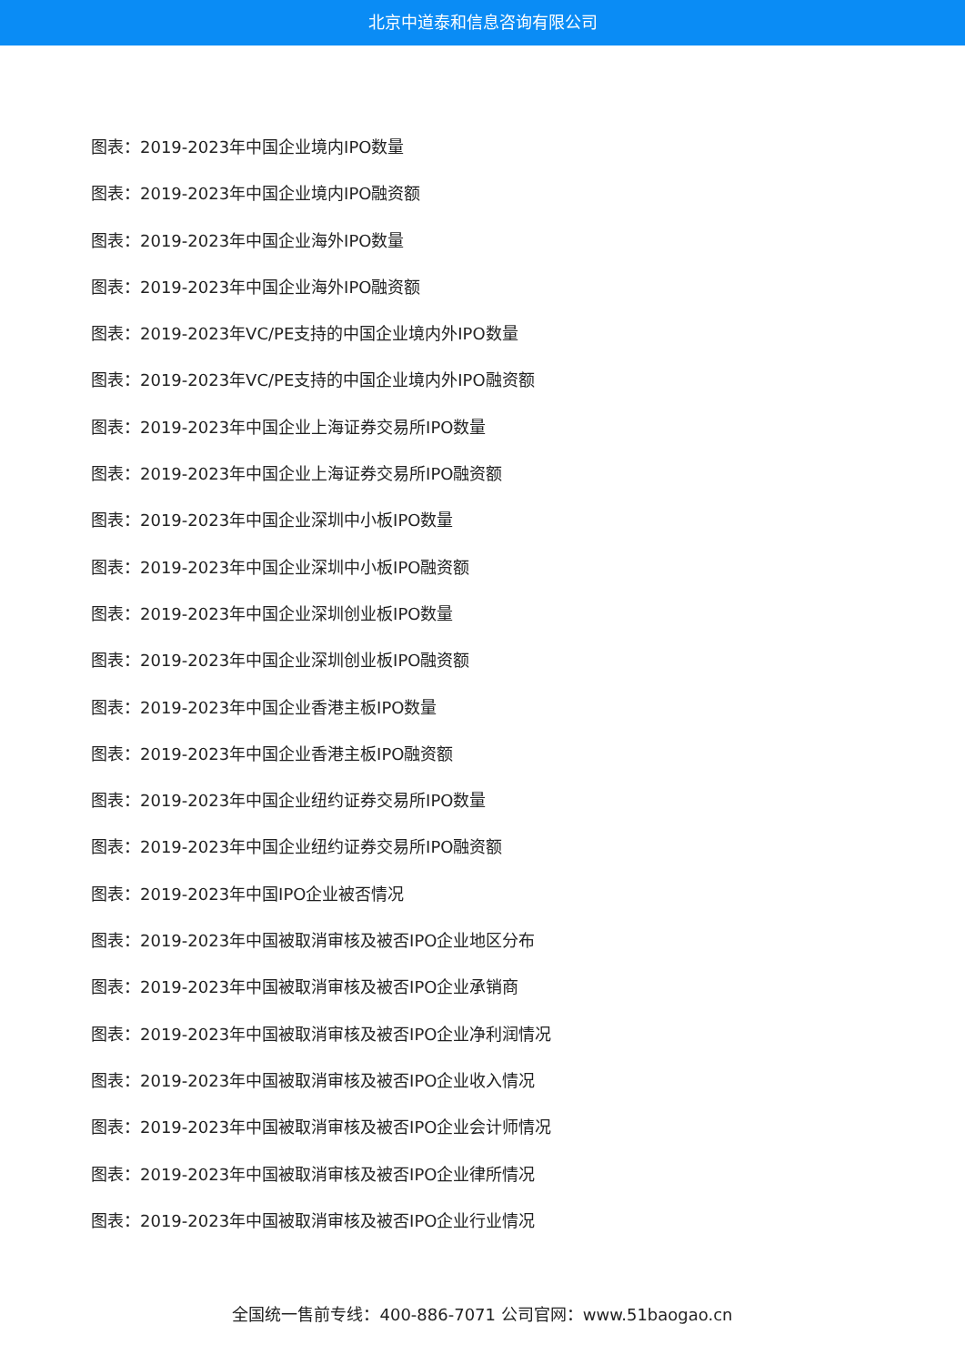北京中道泰和信息咨询有限公司
图表：2019-2023年中国企业境内IPO数量
图表：2019-2023年中国企业境内IPO融资额
图表：2019-2023年中国企业海外IPO数量
图表：2019-2023年中国企业海外IPO融资额
图表：2019-2023年VC/PE支持的中国企业境内外IPO数量
图表：2019-2023年VC/PE支持的中国企业境内外IPO融资额
图表：2019-2023年中国企业上海证券交易所IPO数量
图表：2019-2023年中国企业上海证券交易所IPO融资额
图表：2019-2023年中国企业深圳中小板IPO数量
图表：2019-2023年中国企业深圳中小板IPO融资额
图表：2019-2023年中国企业深圳创业板IPO数量
图表：2019-2023年中国企业深圳创业板IPO融资额
图表：2019-2023年中国企业香港主板IPO数量
图表：2019-2023年中国企业香港主板IPO融资额
图表：2019-2023年中国企业纽约证券交易所IPO数量
图表：2019-2023年中国企业纽约证券交易所IPO融资额
图表：2019-2023年中国IPO企业被否情况
图表：2019-2023年中国被取消审核及被否IPO企业地区分布
图表：2019-2023年中国被取消审核及被否IPO企业承销商
图表：2019-2023年中国被取消审核及被否IPO企业净利润情况
图表：2019-2023年中国被取消审核及被否IPO企业收入情况
图表：2019-2023年中国被取消审核及被否IPO企业会计师情况
图表：2019-2023年中国被取消审核及被否IPO企业律所情况
图表：2019-2023年中国被取消审核及被否IPO企业行业情况
全国统一售前专线：400-886-7071 公司官网：www.51baogao.cn